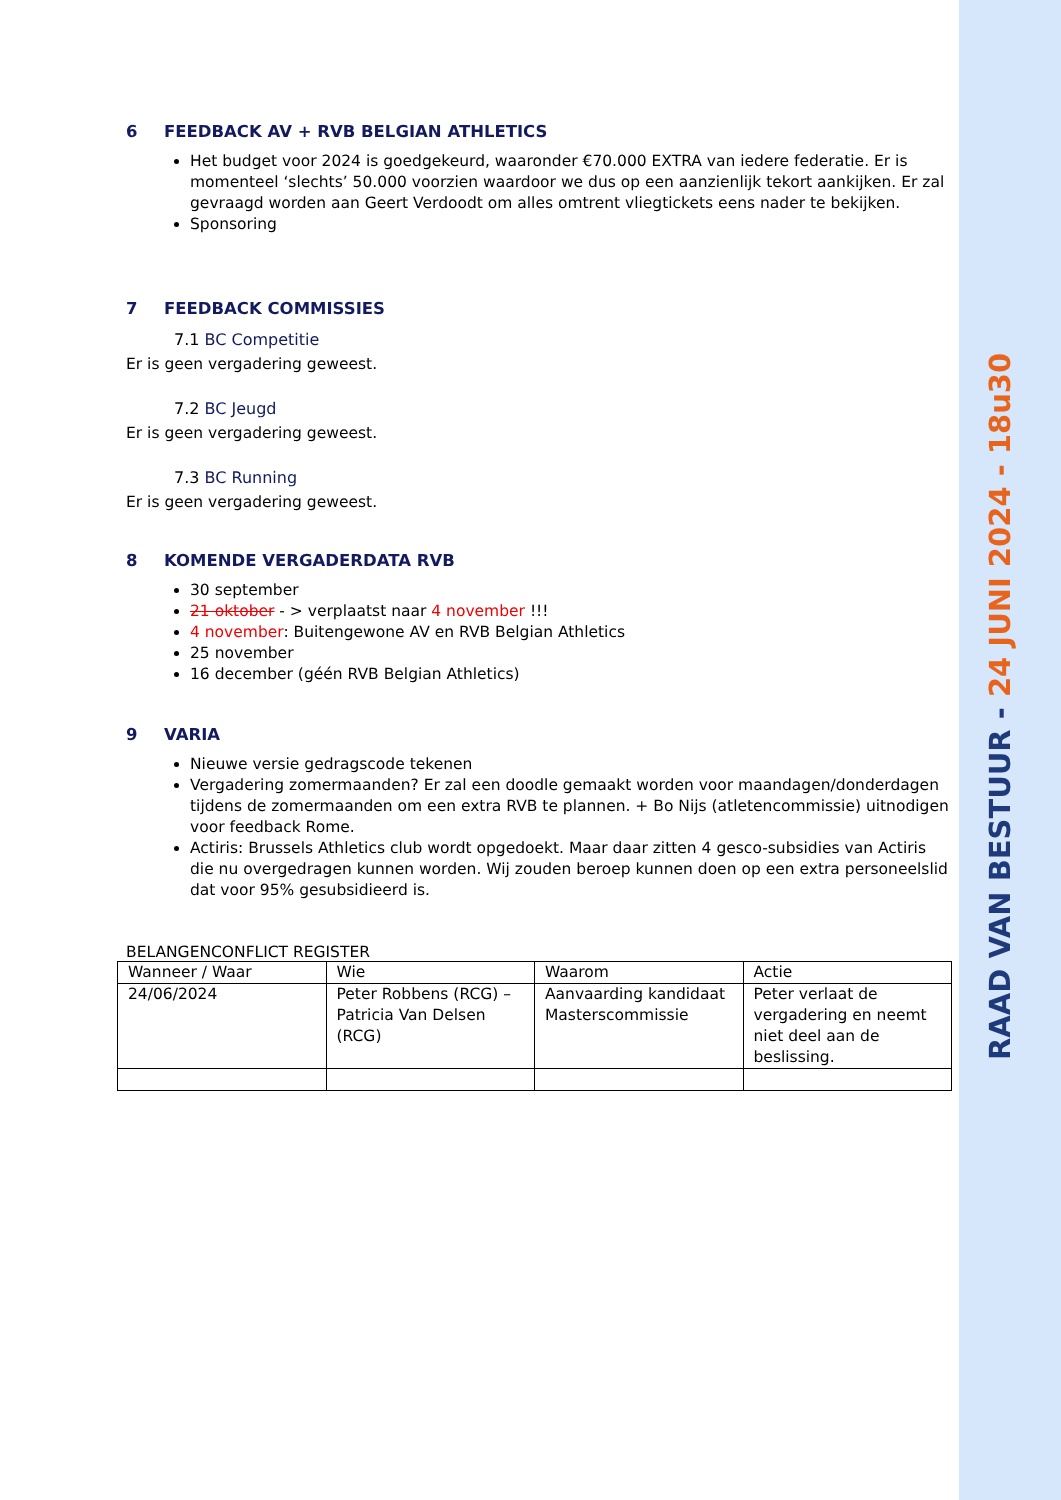RAAD VAN BESTUUR - 24 JUNI 2024 - 18u30
6 FEEDBACK AV + RVB BELGIAN ATHLETICS
Het budget voor 2024 is goedgekeurd, waaronder €70.000 EXTRA van iedere federatie. Er is momenteel ‘slechts’ 50.000 voorzien waardoor we dus op een aanzienlijk tekort aankijken. Er zal gevraagd worden aan Geert Verdoodt om alles omtrent vliegtickets eens nader te bekijken.
Sponsoring
7 FEEDBACK COMMISSIES
7.1 BC Competitie
Er is geen vergadering geweest.
7.2 BC Jeugd
Er is geen vergadering geweest.
7.3 BC Running
Er is geen vergadering geweest.
8 KOMENDE VERGADERDATA RVB
30 september
21 oktober - > verplaatst naar 4 november !!!
4 november: Buitengewone AV en RVB Belgian Athletics
25 november
16 december (géén RVB Belgian Athletics)
9 VARIA
Nieuwe versie gedragscode tekenen
Vergadering zomermaanden? Er zal een doodle gemaakt worden voor maandagen/donderdagen tijdens de zomermaanden om een extra RVB te plannen. + Bo Nijs (atletencommissie) uitnodigen voor feedback Rome.
Actiris: Brussels Athletics club wordt opgedoekt. Maar daar zitten 4 gesco-subsidies van Actiris die nu overgedragen kunnen worden. Wij zouden beroep kunnen doen op een extra personeelslid dat voor 95% gesubsidieerd is.
BELANGENCONFLICT REGISTER
| Wanneer / Waar | Wie | Waarom | Actie |
| 24/06/2024 | Peter Robbens (RCG) – Patricia Van Delsen (RCG) | Aanvaarding kandidaat Masterscommissie | Peter verlaat de vergadering en neemt niet deel aan de beslissing. |